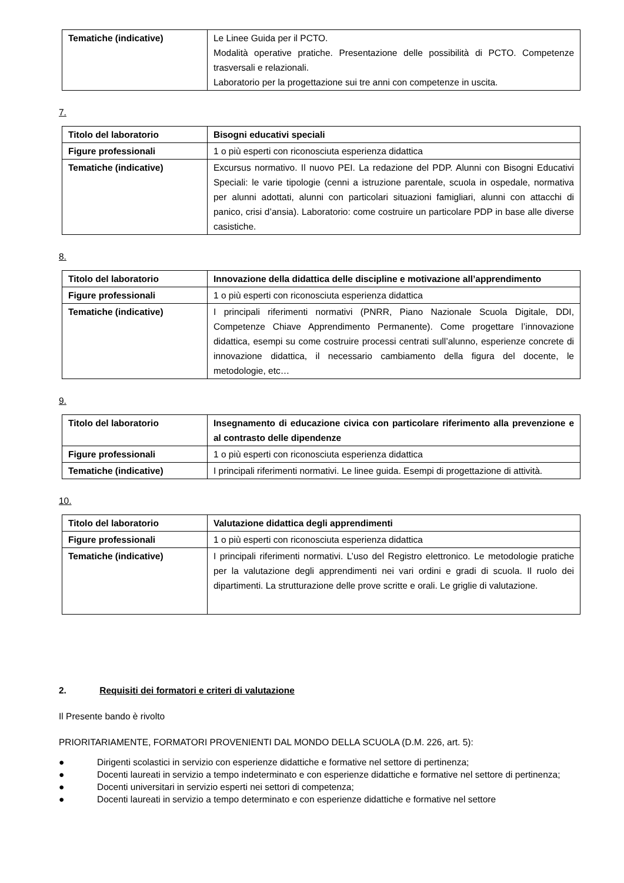| Tematiche (indicative) | Le Linee Guida per il PCTO. Modalità operative pratiche. Presentazione delle possibilità di PCTO. Competenze trasversali e relazionali. Laboratorio per la progettazione sui tre anni con competenze in uscita. |
7.
| Titolo del laboratorio | Bisogni educativi speciali |
| Figure professionali | 1 o più esperti con riconosciuta esperienza didattica |
| Tematiche (indicative) | Excursus normativo. Il nuovo PEI. La redazione del PDP. Alunni con Bisogni Educativi Speciali: le varie tipologie (cenni a istruzione parentale, scuola in ospedale, normativa per alunni adottati, alunni con particolari situazioni famigliari, alunni con attacchi di panico, crisi d’ansia). Laboratorio: come costruire un particolare PDP in base alle diverse casistiche. |
8.
| Titolo del laboratorio | Innovazione della didattica delle discipline e motivazione all’apprendimento |
| Figure professionali | 1 o più esperti con riconosciuta esperienza didattica |
| Tematiche (indicative) | I principali riferimenti normativi (PNRR, Piano Nazionale Scuola Digitale, DDI, Competenze Chiave Apprendimento Permanente). Come progettare l’innovazione didattica, esempi su come costruire processi centrati sull’alunno, esperienze concrete di innovazione didattica, il necessario cambiamento della figura del docente, le metodologie, etc… |
9.
| Titolo del laboratorio | Insegnamento di educazione civica con particolare riferimento alla prevenzione e al contrasto delle dipendenze |
| Figure professionali | 1 o più esperti con riconosciuta esperienza didattica |
| Tematiche (indicative) | I principali riferimenti normativi. Le linee guida. Esempi di progettazione di attività. |
10.
| Titolo del laboratorio | Valutazione didattica degli apprendimenti |
| Figure professionali | 1 o più esperti con riconosciuta esperienza didattica |
| Tematiche (indicative) | I principali riferimenti normativi. L’uso del Registro elettronico. Le metodologie pratiche per la valutazione degli apprendimenti nei vari ordini e gradi di scuola. Il ruolo dei dipartimenti. La strutturazione delle prove scritte e orali. Le griglie di valutazione. |
2. Requisiti dei formatori e criteri di valutazione
Il Presente bando è rivolto
PRIORITARIAMENTE, FORMATORI PROVENIENTI DAL MONDO DELLA SCUOLA (D.M. 226, art. 5):
● Dirigenti scolastici in servizio con esperienze didattiche e formative nel settore di pertinenza;
● Docenti laureati in servizio a tempo indeterminato e con esperienze didattiche e formative nel settore di pertinenza;
● Docenti universitari in servizio esperti nei settori di competenza;
● Docenti laureati in servizio a tempo determinato e con esperienze didattiche e formative nel settore